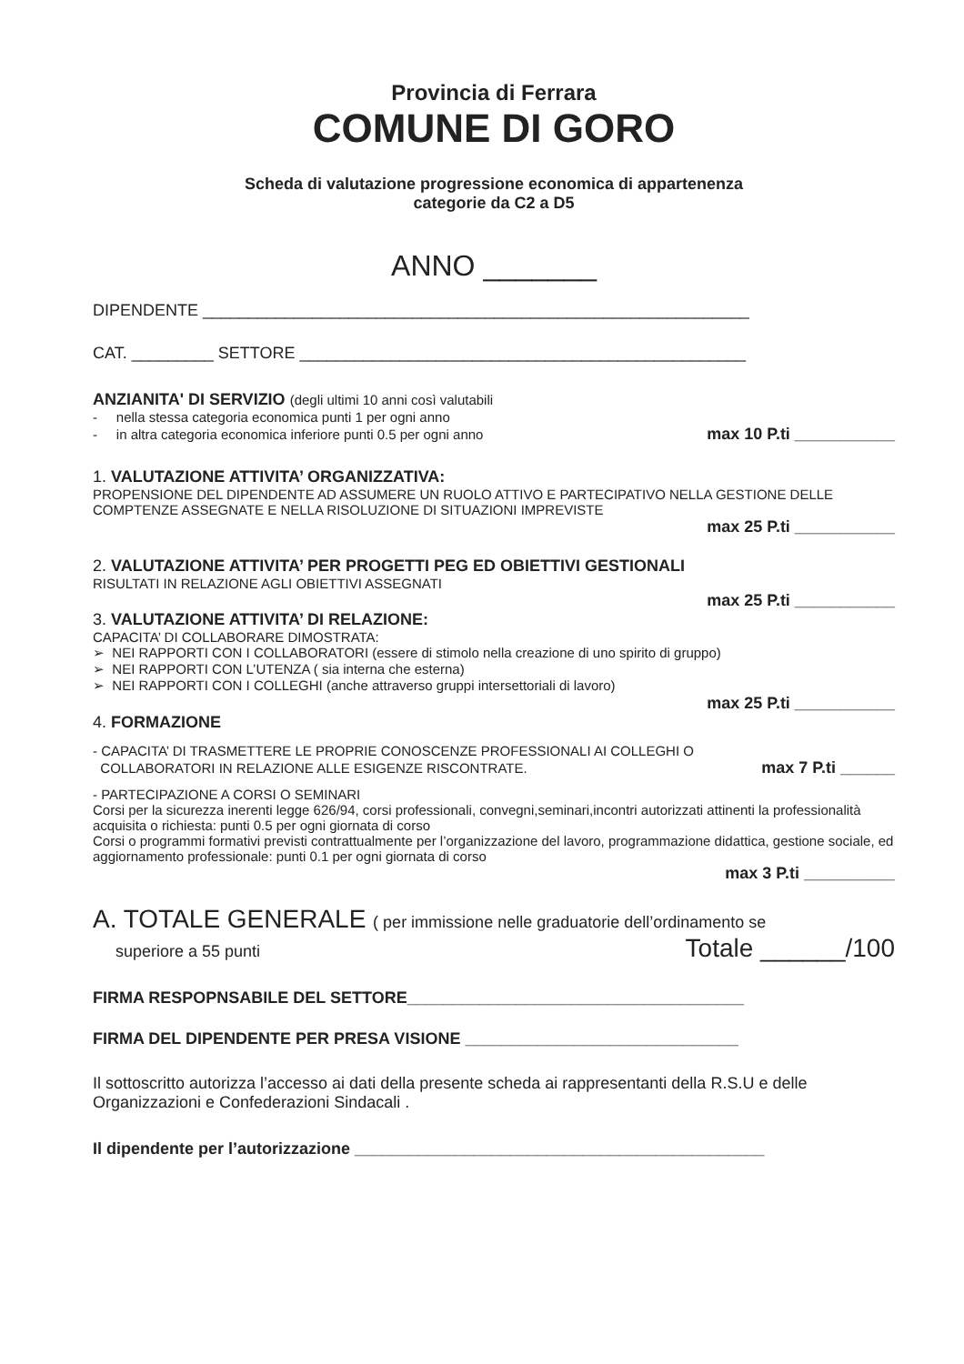Provincia di Ferrara
COMUNE DI GORO
Scheda di valutazione progressione economica di appartenenza
categorie da C2 a D5
ANNO _______
DIPENDENTE ____________________________________________________________
CAT. _________ SETTORE _________________________________________________
ANZIANITA' DI SERVIZIO (degli ultimi 10 anni così valutabili
- nella stessa categoria economica punti 1 per ogni anno
- in altra categoria economica inferiore punti 0.5 per ogni anno max 10 P.ti ___________
1. VALUTAZIONE ATTIVITA’ ORGANIZZATIVA:
PROPENSIONE DEL DIPENDENTE AD ASSUMERE UN RUOLO ATTIVO E PARTECIPATIVO NELLA GESTIONE DELLE COMPTENZE ASSEGNATE E NELLA RISOLUZIONE DI SITUAZIONI IMPREVISTE
max 25 P.ti ___________
2. VALUTAZIONE ATTIVITA’ PER PROGETTI PEG ED OBIETTIVI GESTIONALI
RISULTATI IN RELAZIONE AGLI OBIETTIVI ASSEGNATI
max 25 P.ti ___________
3. VALUTAZIONE ATTIVITA’ DI RELAZIONE:
CAPACITA’ DI COLLABORARE DIMOSTRATA:
➢ NEI RAPPORTI CON I COLLABORATORI (essere di stimolo nella creazione di uno spirito di gruppo)
➢ NEI RAPPORTI CON L’UTENZA ( sia interna che esterna)
➢ NEI RAPPORTI CON I COLLEGHI (anche attraverso gruppi intersettoriali di lavoro)
max 25 P.ti ___________
4. FORMAZIONE
- CAPACITA’ DI TRASMETTERE LE PROPRIE CONOSCENZE PROFESSIONALI AI COLLEGHI O
COLLABORATORI IN RELAZIONE ALLE ESIGENZE RISCONTRATE. max 7 P.ti ______
- PARTECIPAZIONE A CORSI O SEMINARI
Corsi per la sicurezza inerenti legge 626/94, corsi professionali, convegni,seminari,incontri autorizzati attinenti la professionalità acquisita o richiesta: punti 0.5 per ogni giornata di corso
Corsi o programmi formativi previsti contrattualmente per l’organizzazione del lavoro, programmazione didattica, gestione sociale, ed aggiornamento professionale: punti 0.1 per ogni giornata di corso
max 3 P.ti __________
A. TOTALE GENERALE ( per immissione nelle graduatorie dell’ordinamento se
superiore a 55 punti Totale ______/100
FIRMA RESPOPNSABILE DEL SETTORE_____________________________________
FIRMA DEL DIPENDENTE PER PRESA VISIONE ______________________________
Il sottoscritto autorizza l’accesso ai dati della presente scheda ai rappresentanti della R.S.U e delle Organizzazioni e Confederazioni Sindacali .
Il dipendente per l’autorizzazione _____________________________________________